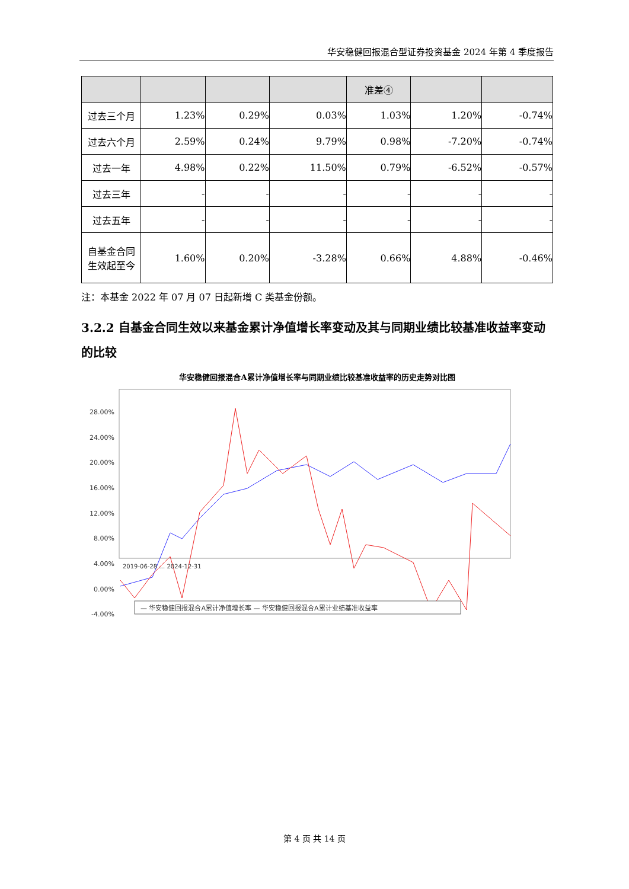华安稳健回报混合型证券投资基金 2024 年第 4 季度报告
| | | | | 准差④ | | |
| --- | --- | --- | --- | --- | --- | --- |
| 过去三个月 | 1.23% | 0.29% | 0.03% | 1.03% | 1.20% | -0.74% |
| 过去六个月 | 2.59% | 0.24% | 9.79% | 0.98% | -7.20% | -0.74% |
| 过去一年 | 4.98% | 0.22% | 11.50% | 0.79% | -6.52% | -0.57% |
| 过去三年 | - | - | - | - | - | - |
| 过去五年 | - | - | - | - | - | - |
| 自基金合同 生效起至今 | 1.60% | 0.20% | -3.28% | 0.66% | 4.88% | -0.46% |
注：本基金 2022 年 07 月 07 日起新增 C 类基金份额。
3.2.2 自基金合同生效以来基金累计净值增长率变动及其与同期业绩比较基准收益率变动的比较
华安稳健回报混合A累计净值增长率与同期业绩比较基准收益率的历史走势对比图
28.00%
24.00%
20.00%
16.00%
12.00%
8.00%
4.00%
0.00%
-4.00%
2019-06-28 … 2024-12-31
— 华安稳健回报混合A累计净值增长率 — 华安稳健回报混合A累计业绩基准收益率
第 4 页 共 14 页